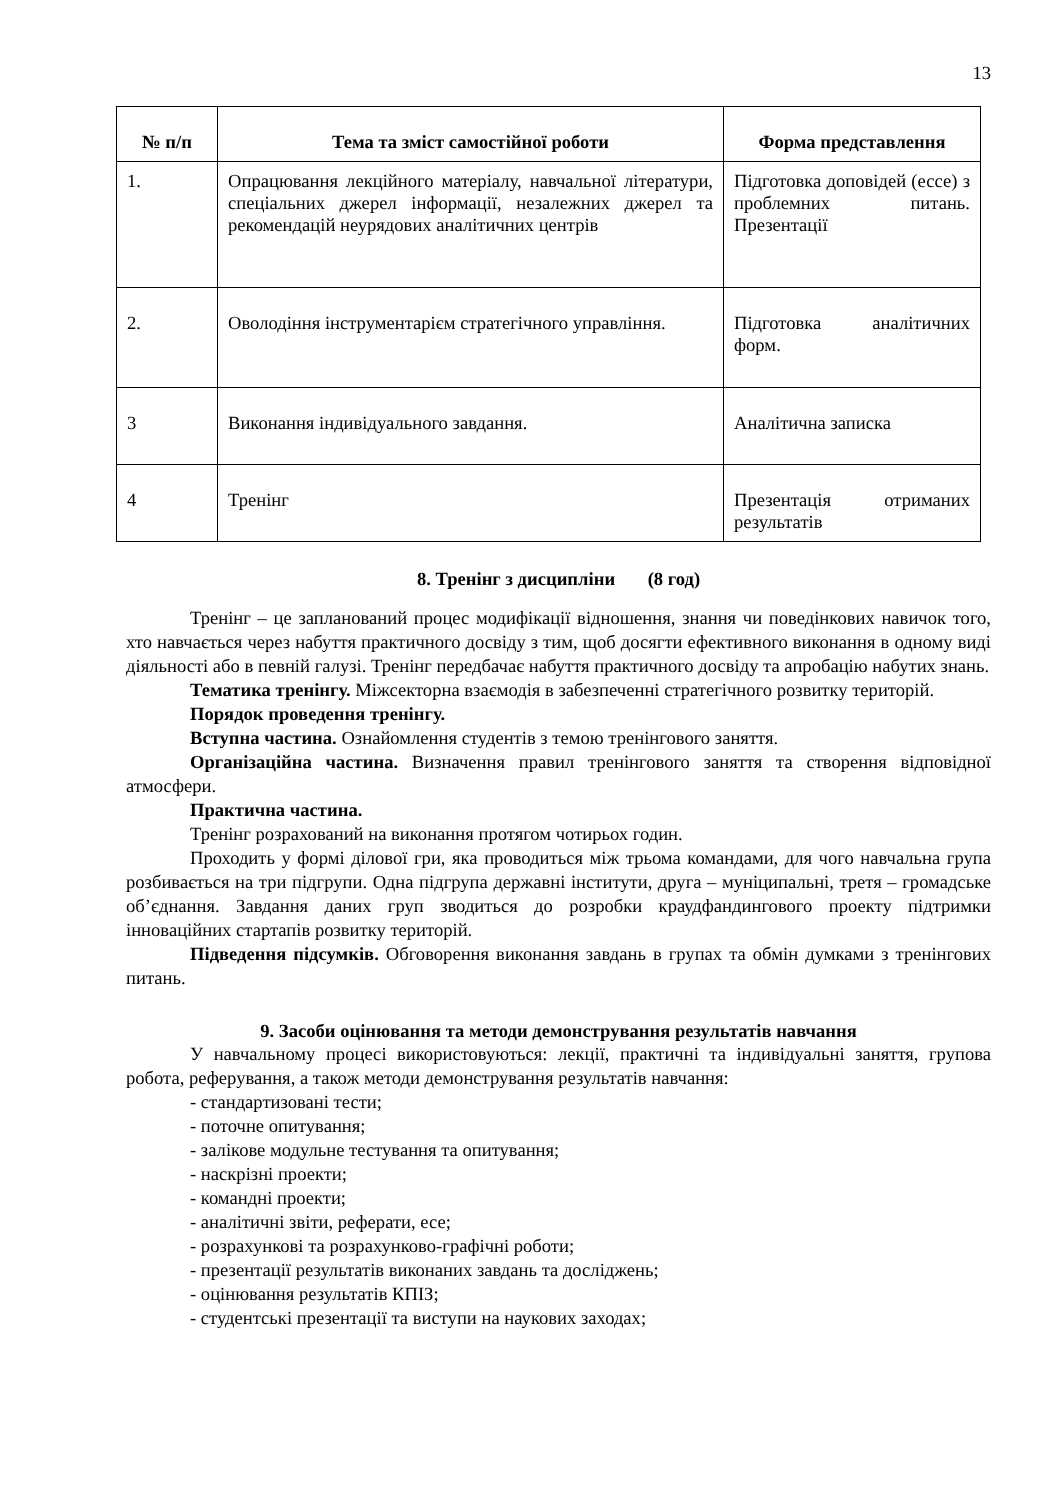13
| № п/п | Тема та зміст самостійної роботи | Форма представлення |
| --- | --- | --- |
| 1. | Опрацювання лекційного матеріалу, навчальної літератури, спеціальних джерел інформації, незалежних джерел та рекомендацій неурядових аналітичних центрів | Підготовка доповідей (ессе) з проблемних питань. Презентації |
| 2. | Оволодіння інструментарієм стратегічного управління. | Підготовка аналітичних форм. |
| 3 | Виконання індивідуального завдання. | Аналітична записка |
| 4 | Тренінг | Презентація отриманих результатів |
8. Тренінг з дисципліни (8 год)
Тренінг – це запланований процес модифікації відношення, знання чи поведінкових навичок того, хто навчається через набуття практичного досвіду з тим, щоб досягти ефективного виконання в одному виді діяльності або в певній галузі. Тренінг передбачає набуття практичного досвіду та апробацію набутих знань.
Тематика тренінгу. Міжсекторна взаємодія в забезпеченні стратегічного розвитку територій.
Порядок проведення тренінгу.
Вступна частина. Ознайомлення студентів з темою тренінгового заняття.
Організаційна частина. Визначення правил тренінгового заняття та створення відповідної атмосфери.
Практична частина.
Тренінг розрахований на виконання протягом чотирьох годин.
Проходить у формі ділової гри, яка проводиться між трьома командами, для чого навчальна група розбивається на три підгрупи. Одна підгрупа державні інститути, друга – муніципальні, третя – громадське об’єднання. Завдання даних груп зводиться до розробки краудфандингового проекту підтримки інноваційних стартапів розвитку територій.
Підведення підсумків. Обговорення виконання завдань в групах та обмін думками з тренінгових питань.
9. Засоби оцінювання та методи демонстрування результатів навчання
У навчальному процесі використовуються: лекції, практичні та індивідуальні заняття, групова робота, реферування, а також методи демонстрування результатів навчання:
- стандартизовані тести;
- поточне опитування;
- залікове модульне тестування та опитування;
- наскрізні проекти;
- командні проекти;
- аналітичні звіти, реферати, есе;
- розрахункові та розрахунково-графічні роботи;
- презентації результатів виконаних завдань та досліджень;
- оцінювання результатів КПІЗ;
- студентські презентації та виступи на наукових заходах;